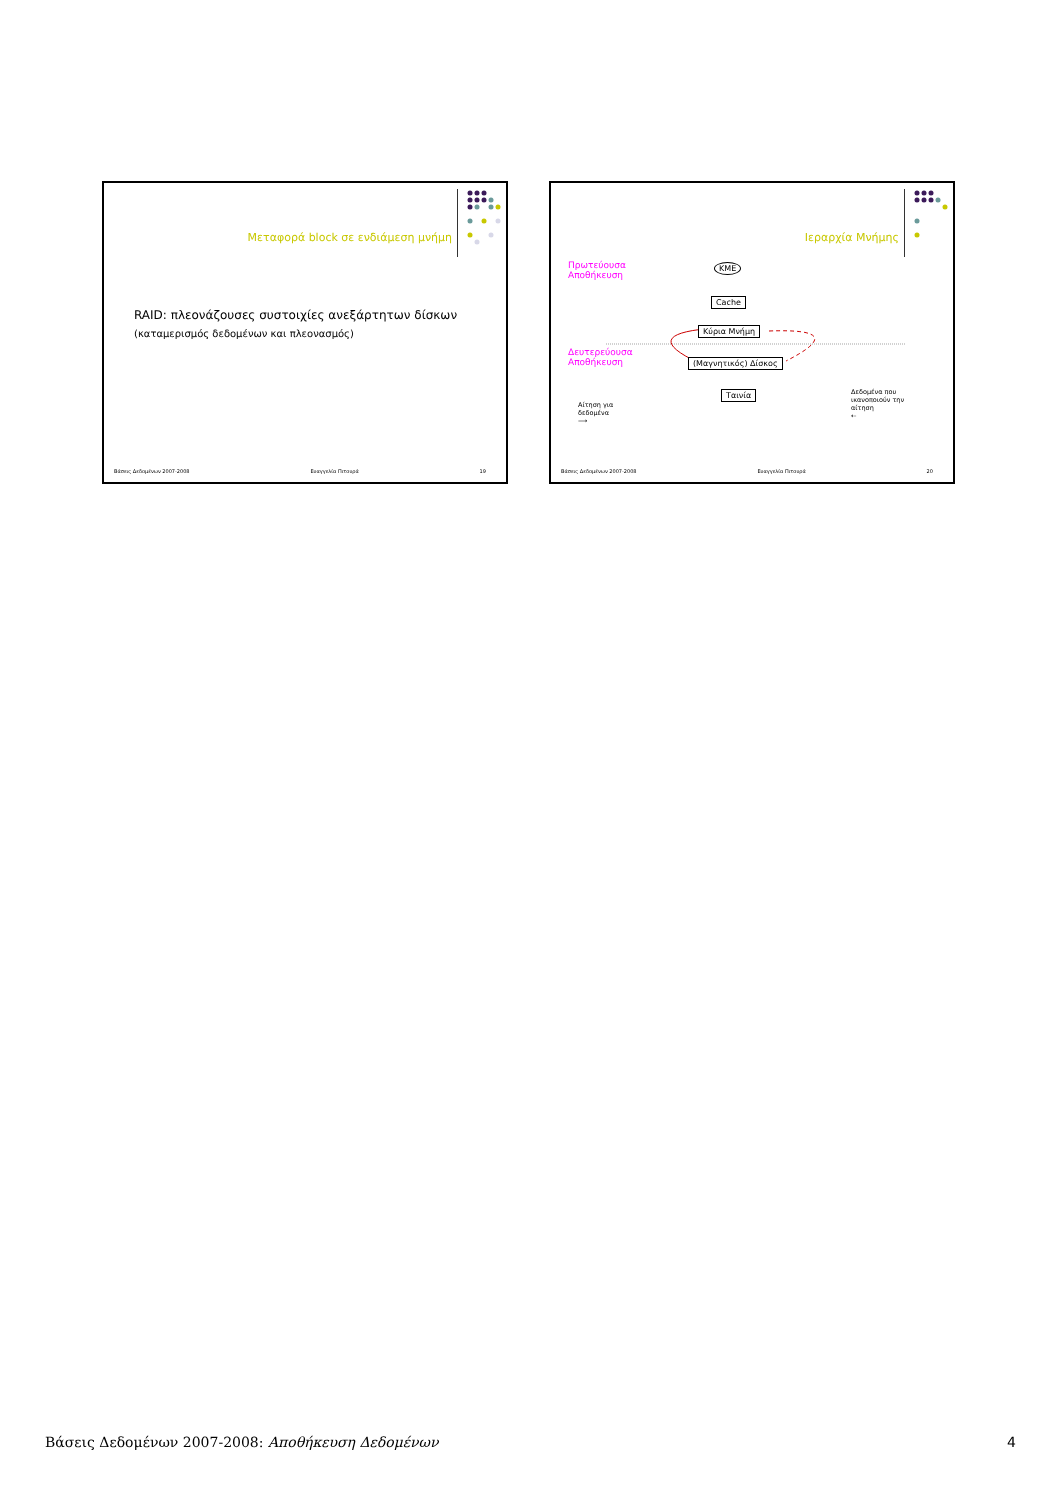Μεταφορά block σε ενδιάμεση μνήμη
RAID: πλεονάζουσες συστοιχίες ανεξάρτητων δίσκων
(καταμερισμός δεδομένων και πλεονασμός)
Βάσεις Δεδομένων 2007-2008 Ευαγγελία Πιτουρά 19
Ιεραρχία Μνήμης
Πρωτεύουσα
Αποθήκευση
Δευτερεύουσα
Αποθήκευση
ΚΜΕ
Cache
Κύρια Μνήμη
(Μαγνητικός) Δίσκος
Ταινία
Αίτηση για
δεδομένα
⟶
Δεδομένα που
ικανοποιούν την
αίτηση
⇠
Βάσεις Δεδομένων 2007-2008 Ευαγγελία Πιτουρά 20
Βάσεις Δεδομένων 2007-2008: Αποθήκευση Δεδομένων 4